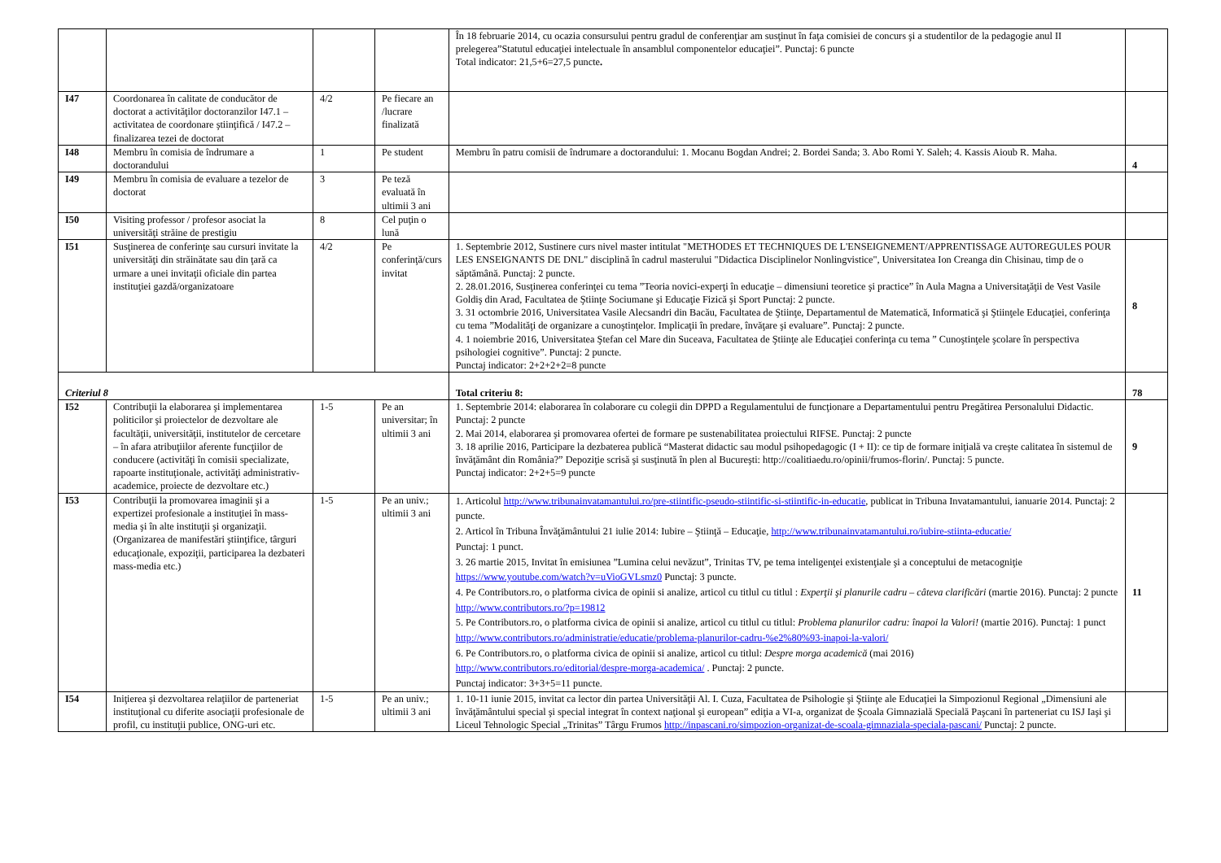| | | | | În 18 februarie 2014, cu ocazia consursului pentru gradul de conferenţiar am susţinut în faţa comisiei de concurs şi a studentilor de la pedagogie anul II prelegerea”Statutul educaţiei intelectuale în ansamblul componentelor educaţiei”. Punctaj: 6 puncte Total indicator: 21,5+6=27,5 puncte . | |
| I47 | Coordonarea în calitate de conducător de doctorat a activităţilor doctoranzilor I47.1 – activitatea de coordonare ştiinţifică / I47.2 – finalizarea tezei de doctorat | 4/2 | Pe fiecare an /lucrare finalizată | | |
| I48 | Membru în comisia de îndrumare a doctorandului | 1 | Pe student | Membru în patru comisii de îndrumare a doctorandului: 1. Mocanu Bogdan Andrei; 2. Bordei Sanda; 3. Abo Romi Y. Saleh; 4. Kassis Aioub R. Maha. | 4 |
| I49 | Membru în comisia de evaluare a tezelor de doctorat | 3 | Pe teză evaluată în ultimii 3 ani | | |
| I50 | Visiting professor / profesor asociat la universităţi străine de prestigiu | 8 | Cel puţin o lună | | |
| I51 | Susţinerea de conferinţe sau cursuri invitate la universităţi din străinătate sau din ţară ca urmare a unei invitaţii oficiale din partea instituţiei gazdă/organizatoare | 4/2 | Pe conferinţă/curs invitat | 1. Septembrie 2012, Sustinere curs nivel master intitulat "METHODES ET TECHNIQUES DE L'ENSEIGNEMENT/APPRENTISSAGE AUTOREGULES POUR LES ENSEIGNANTS DE DNL" disciplină în cadrul masterului "Didactica Disciplinelor Nonlingvistice", Universitatea Ion Creanga din Chisinau, timp de o săptămână. Punctaj: 2 puncte. 2. 28.01.2016, Susţinerea conferinţei cu tema ”Teoria novici-experţi în educaţie – dimensiuni teoretice şi practice” în Aula Magna a Universitaţăţii de Vest Vasile Goldiş din Arad, Facultatea de Ştiinţe Sociumane şi Educaţie Fizică şi Sport Punctaj: 2 puncte. 3. 31 octombrie 2016, Universitatea Vasile Alecsandri din Bacău, Facultatea de Ştiinţe, Departamentul de Matematică, Informatică şi Ştiinţele Educaţiei, conferinţa cu tema ”Modalităţi de organizare a cunoştinţelor. Implicaţii în predare, învăţare şi evaluare”. Punctaj: 2 puncte. 4. 1 noiembrie 2016, Universitatea Ştefan cel Mare din Suceava, Facultatea de Ştiinţe ale Educaţiei conferinţa cu tema ” Cunoştinţele şcolare în perspectiva psihologiei cognitive”. Punctaj: 2 puncte. Punctaj indicator: 2+2+2+2=8 puncte | 8 |
| Criteriul 8 | | | | Total criteriu 8: | 78 |
| I52 | Contribuţii la elaborarea şi implementarea politicilor şi proiectelor de dezvoltare ale facultăţii, universităţii, institutelor de cercetare – în afara atribuţiilor aferente funcţiilor de conducere (activităţi în comisii specializate, rapoarte instituţionale, activităţi administrativ-academice, proiecte de dezvoltare etc.) | 1-5 | Pe an universitar; în ultimii 3 ani | 1. Septembrie 2014: elaborarea în colaborare cu colegii din DPPD a Regulamentului de funcţionare a Departamentului pentru Pregătirea Personalului Didactic. Punctaj: 2 puncte 2. Mai 2014, elaborarea şi promovarea ofertei de formare pe sustenabilitatea proiectului RIFSE. Punctaj: 2 puncte 3. 18 aprilie 2016, Participare la dezbaterea publică “Masterat didactic sau modul psihopedagogic (I + II): ce tip de formare iniţială va creşte calitatea în sistemul de învăţământ din România?” Depoziţie scrisă şi susţinută în plen al Bucureşti: http://coalitiaedu.ro/opinii/frumos-florin/. Punctaj: 5 puncte. Punctaj indicator: 2+2+5=9 puncte | 9 |
| I53 | Contribuţii la promovarea imaginii şi a expertizei profesionale a instituţiei în mass-media şi în alte instituţii şi organizaţii. (Organizarea de manifestări ştiinţifice, târguri educaţionale, expoziţii, participarea la dezbateri mass-media etc.) | 1-5 | Pe an univ.; ultimii 3 ani | 1. Articolul http://www.tribunainvatamantului.ro/pre-stiintific-pseudo-stiintific-si-stiintific-in-educatie , publicat in Tribuna Invatamantului, ianuarie 2014. Punctaj: 2 puncte. 2. Articol în Tribuna Învăţământului 21 iulie 2014: Iubire – Ştiinţă – Educaţie, http://www.tribunainvatamantului.ro/iubire-stiinta-educatie/ Punctaj: 1 punct. 3. 26 martie 2015, Invitat în emisiunea ”Lumina celui nevăzut”, Trinitas TV, pe tema inteligenţei existenţiale şi a conceptului de metacogniţie https://www.youtube.com/watch?v=uVioGVLsmz0 Punctaj: 3 puncte. 4. Pe Contributors.ro, o platforma civica de opinii si analize, articol cu titlul cu titlul : Experţii şi planurile cadru – câteva clarificări (martie 2016). Punctaj: 2 puncte http://www.contributors.ro/?p=19812 5. Pe Contributors.ro, o platforma civica de opinii si analize, articol cu titlul cu titlul: Problema planurilor cadru: înapoi la Valori! (martie 2016). Punctaj: 1 punct http://www.contributors.ro/administratie/educatie/problema-planurilor-cadru-%e2%80%93-inapoi-la-valori/ 6. Pe Contributors.ro, o platforma civica de opinii si analize, articol cu titlul: Despre morga academică (mai 2016) http://www.contributors.ro/editorial/despre-morga-academica/ . Punctaj: 2 puncte. Punctaj indicator: 3+3+5=11 puncte. | 11 |
| I54 | Iniţierea şi dezvoltarea relaţiilor de parteneriat instituţional cu diferite asociaţii profesionale de profil, cu instituţii publice, ONG-uri etc. | 1-5 | Pe an univ.; ultimii 3 ani | 1. 10-11 iunie 2015, invitat ca lector din partea Universităţii Al. I. Cuza, Facultatea de Psihologie şi Ştiinţe ale Educaţiei la Simpozionul Regional „Dimensiuni ale învăţământului special şi special integrat în context naţional şi european” ediţia a VI-a, organizat de Şcoala Gimnazială Specială Paşcani în parteneriat cu ISJ Iaşi şi Liceul Tehnologic Special „Trinitas” Târgu Frumos http://inpascani.ro/simpozion-organizat-de-scoala-gimnaziala-speciala-pascani/ Punctaj: 2 puncte. | |